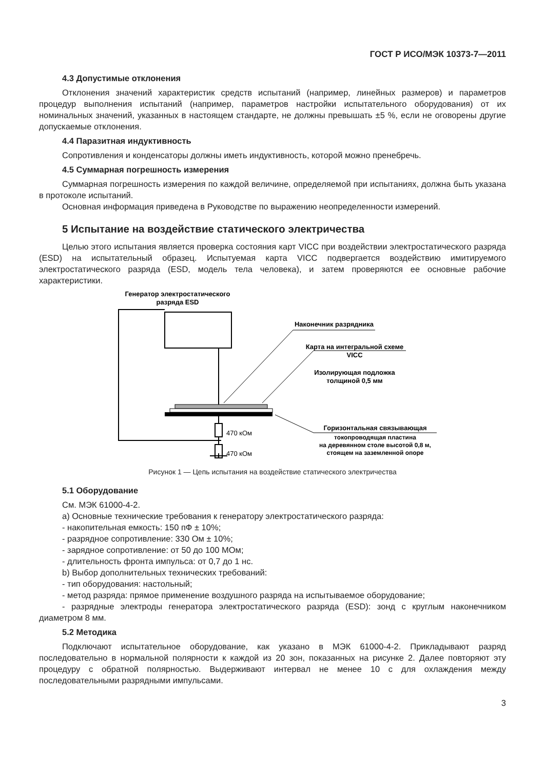ГОСТ Р ИСО/МЭК 10373-7—2011
4.3 Допустимые отклонения
Отклонения значений характеристик средств испытаний (например, линейных размеров) и параметров процедур выполнения испытаний (например, параметров настройки испытательного оборудования) от их номинальных значений, указанных в настоящем стандарте, не должны превышать ±5 %, если не оговорены другие допускаемые отклонения.
4.4 Паразитная индуктивность
Сопротивления и конденсаторы должны иметь индуктивность, которой можно пренебречь.
4.5 Суммарная погрешность измерения
Суммарная погрешность измерения по каждой величине, определяемой при испытаниях, должна быть указана в протоколе испытаний.
Основная информация приведена в Руководстве по выражению неопределенности измерений.
5 Испытание на воздействие статического электричества
Целью этого испытания является проверка состояния карт VICC при воздействии электростатического разряда (ESD) на испытательный образец. Испытуемая карта VICC подвергается воздействию имитируемого электростатического разряда (ESD, модель тела человека), и затем проверяются ее основные рабочие характеристики.
Генератор электростатического
разряда ESD
470 кОм
470 кОм
Наконечник разрядника
Карта на интегральной схеме
VICC
Изолирующая подложка
толщиной 0,5 мм
Горизонтальная связывающая
токопроводящая пластина
на деревянном столе высотой 0,8 м,
стоящем на заземленной опоре
Рисунок 1 — Цепь испытания на воздействие статического электричества
5.1 Оборудование
См. МЭК 61000-4-2.
а) Основные технические требования к генератору электростатического разряда:
- накопительная емкость: 150 пФ ± 10%;
- разрядное сопротивление: 330 Ом ± 10%;
- зарядное сопротивление: от 50 до 100 МОм;
- длительность фронта импульса: от 0,7 до 1 нс.
b) Выбор дополнительных технических требований:
- тип оборудования: настольный;
- метод разряда: прямое применение воздушного разряда на испытываемое оборудование;
- разрядные электроды генератора электростатического разряда (ESD): зонд с круглым наконечником диаметром 8 мм.
5.2 Методика
Подключают испытательное оборудование, как указано в МЭК 61000-4-2. Прикладывают разряд последовательно в нормальной полярности к каждой из 20 зон, показанных на рисунке 2. Далее повторяют эту процедуру с обратной полярностью. Выдерживают интервал не менее 10 с для охлаждения между последовательными разрядными импульсами.
3